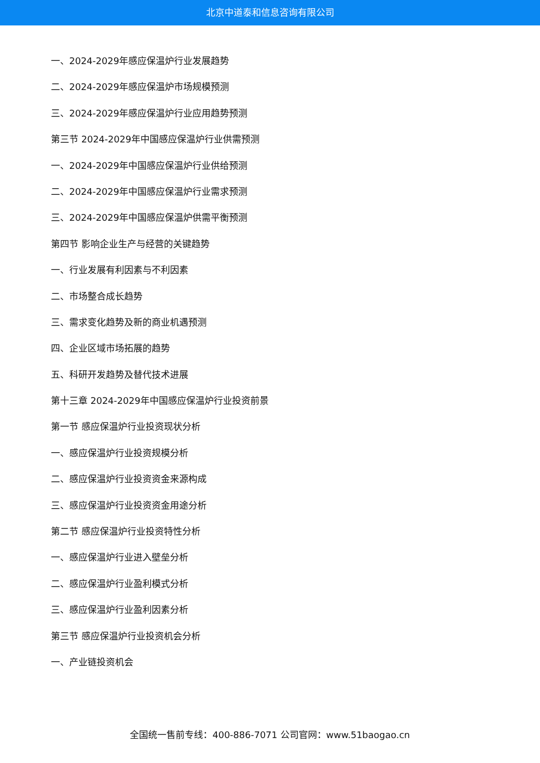北京中道泰和信息咨询有限公司
一、2024-2029年感应保温炉行业发展趋势
二、2024-2029年感应保温炉市场规模预测
三、2024-2029年感应保温炉行业应用趋势预测
第三节 2024-2029年中国感应保温炉行业供需预测
一、2024-2029年中国感应保温炉行业供给预测
二、2024-2029年中国感应保温炉行业需求预测
三、2024-2029年中国感应保温炉供需平衡预测
第四节 影响企业生产与经营的关键趋势
一、行业发展有利因素与不利因素
二、市场整合成长趋势
三、需求变化趋势及新的商业机遇预测
四、企业区域市场拓展的趋势
五、科研开发趋势及替代技术进展
第十三章 2024-2029年中国感应保温炉行业投资前景
第一节 感应保温炉行业投资现状分析
一、感应保温炉行业投资规模分析
二、感应保温炉行业投资资金来源构成
三、感应保温炉行业投资资金用途分析
第二节 感应保温炉行业投资特性分析
一、感应保温炉行业进入壁垒分析
二、感应保温炉行业盈利模式分析
三、感应保温炉行业盈利因素分析
第三节 感应保温炉行业投资机会分析
一、产业链投资机会
全国统一售前专线：400-886-7071 公司官网：www.51baogao.cn